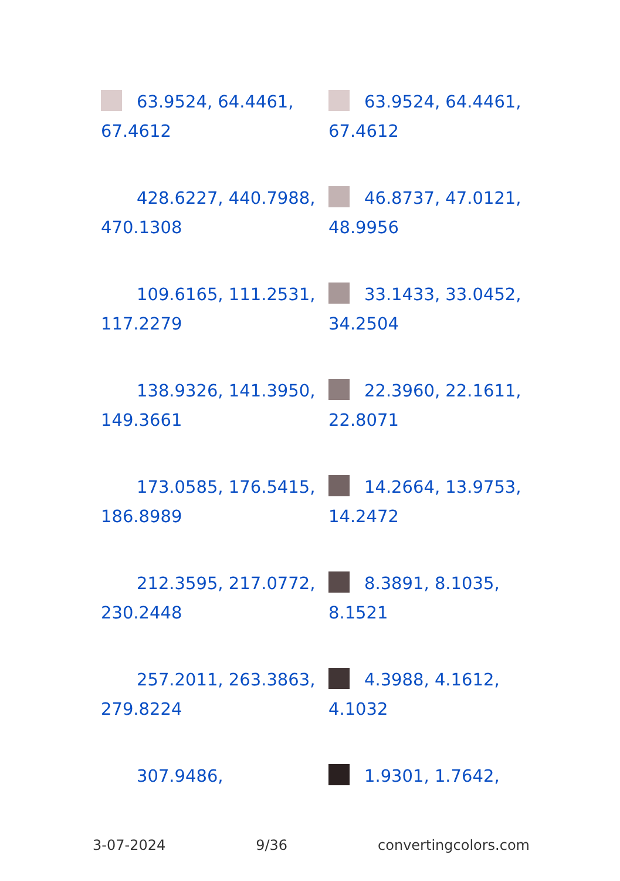63.9524, 64.4461, 67.4612
63.9524, 64.4461, 67.4612
428.6227, 440.7988, 470.1308
46.8737, 47.0121, 48.9956
109.6165, 111.2531, 117.2279
33.1433, 33.0452, 34.2504
138.9326, 141.3950, 149.3661
22.3960, 22.1611, 22.8071
173.0585, 176.5415, 186.8989
14.2664, 13.9753, 14.2472
212.3595, 217.0772, 230.2448
8.3891, 8.1035, 8.1521
257.2011, 263.3863, 279.8224
4.3988, 4.1612, 4.1032
307.9486,
1.9301, 1.7642,
3-07-2024 9/36 convertingcolors.com